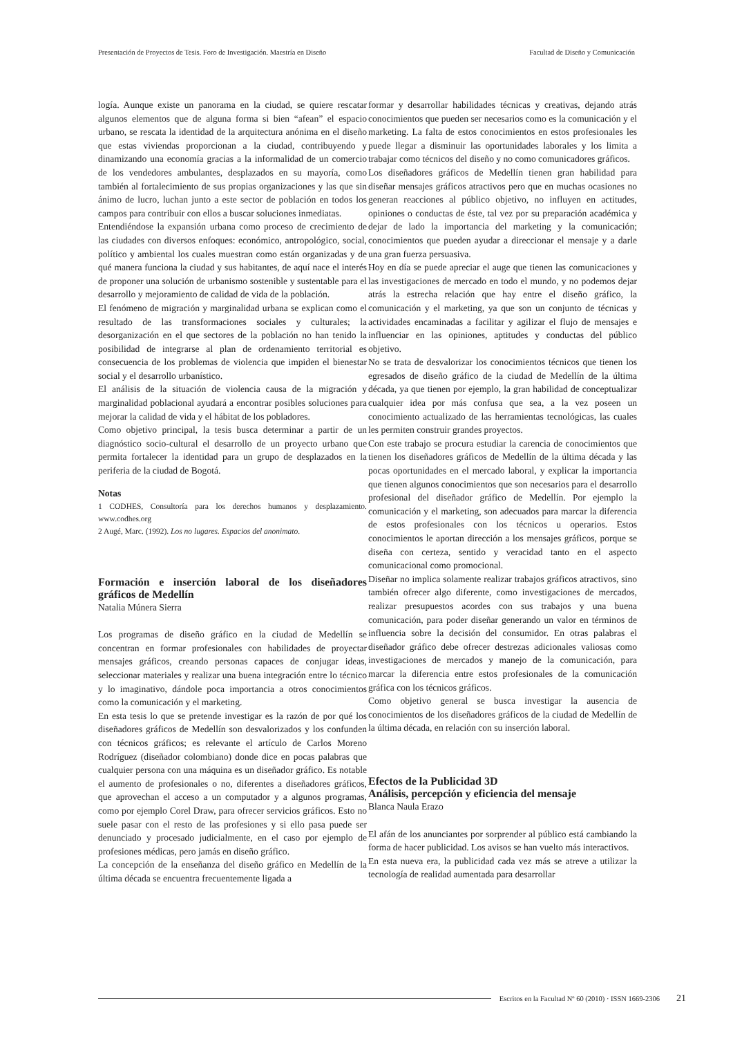Presentación de Proyectos de Tesis. Foro de Investigación. Maestría en Diseño Facultad de Diseño y Comunicación
logía. Aunque existe un panorama en la ciudad, se quiere rescatar algunos elementos que de alguna forma si bien “afean” el espacio urbano, se rescata la identidad de la arquitectura anónima en el diseño que estas viviendas proporcionan a la ciudad, contribuyendo y dinamizando una economía gracias a la informalidad de un comercio de los vendedores ambulantes, desplazados en su mayoría, como también al fortalecimiento de sus propias organizaciones y las que sin ánimo de lucro, luchan junto a este sector de población en todos los campos para contribuir con ellos a buscar soluciones inmediatas.
Entendiéndose la expansión urbana como proceso de crecimiento de las ciudades con diversos enfoques: económico, antropológico, social, político y ambiental los cuales muestran como están organizadas y de qué manera funciona la ciudad y sus habitantes, de aquí nace el interés de proponer una solución de urbanismo sostenible y sustentable para el desarrollo y mejoramiento de calidad de vida de la población.
El fenómeno de migración y marginalidad urbana se explican como el resultado de las transformaciones sociales y culturales; la desorganización en el que sectores de la población no han tenido la posibilidad de integrarse al plan de ordenamiento territorial es consecuencia de los problemas de violencia que impiden el bienestar social y el desarrollo urbanístico.
El análisis de la situación de violencia causa de la migración y marginalidad poblacional ayudará a encontrar posibles soluciones para mejorar la calidad de vida y el hábitat de los pobladores.
Como objetivo principal, la tesis busca determinar a partir de un diagnóstico socio-cultural el desarrollo de un proyecto urbano que permita fortalecer la identidad para un grupo de desplazados en la periferia de la ciudad de Bogotá.
Notas
1 CODHES, Consultoría para los derechos humanos y desplazamiento. www.codhes.org
2 Augé, Marc. (1992). Los no lugares. Espacios del anonimato.
Formación e inserción laboral de los diseñadores gráficos de Medellín
Natalia Múnera Sierra
Los programas de diseño gráfico en la ciudad de Medellín se concentran en formar profesionales con habilidades de proyectar mensajes gráficos, creando personas capaces de conjugar ideas, seleccionar materiales y realizar una buena integración entre lo técnico y lo imaginativo, dándole poca importancia a otros conocimientos como la comunicación y el marketing.
En esta tesis lo que se pretende investigar es la razón de por qué los diseñadores gráficos de Medellín son desvalorizados y los confunden con técnicos gráficos; es relevante el artículo de Carlos Moreno Rodríguez (diseñador colombiano) donde dice en pocas palabras que cualquier persona con una máquina es un diseñador gráfico. Es notable el aumento de profesionales o no, diferentes a diseñadores gráficos, que aprovechan el acceso a un computador y a algunos programas, como por ejemplo Corel Draw, para ofrecer servicios gráficos. Esto no suele pasar con el resto de las profesiones y si ello pasa puede ser denunciado y procesado judicialmente, en el caso por ejemplo de profesiones médicas, pero jamás en diseño gráfico.
La concepción de la enseñanza del diseño gráfico en Medellín de la última década se encuentra frecuentemente ligada a
formar y desarrollar habilidades técnicas y creativas, dejando atrás conocimientos que pueden ser necesarios como es la comunicación y el marketing. La falta de estos conocimientos en estos profesionales les puede llegar a disminuir las oportunidades laborales y los limita a trabajar como técnicos del diseño y no como comunicadores gráficos.
Los diseñadores gráficos de Medellín tienen gran habilidad para diseñar mensajes gráficos atractivos pero que en muchas ocasiones no generan reacciones al público objetivo, no influyen en actitudes, opiniones o conductas de éste, tal vez por su preparación académica y dejar de lado la importancia del marketing y la comunicación; conocimientos que pueden ayudar a direccionar el mensaje y a darle una gran fuerza persuasiva.
Hoy en día se puede apreciar el auge que tienen las comunicaciones y las investigaciones de mercado en todo el mundo, y no podemos dejar atrás la estrecha relación que hay entre el diseño gráfico, la comunicación y el marketing, ya que son un conjunto de técnicas y actividades encaminadas a facilitar y agilizar el flujo de mensajes e influenciar en las opiniones, aptitudes y conductas del público objetivo.
No se trata de desvalorizar los conocimientos técnicos que tienen los egresados de diseño gráfico de la ciudad de Medellín de la última década, ya que tienen por ejemplo, la gran habilidad de conceptualizar cualquier idea por más confusa que sea, a la vez poseen un conocimiento actualizado de las herramientas tecnológicas, las cuales les permiten construir grandes proyectos.
Con este trabajo se procura estudiar la carencia de conocimientos que tienen los diseñadores gráficos de Medellín de la última década y las pocas oportunidades en el mercado laboral, y explicar la importancia que tienen algunos conocimientos que son necesarios para el desarrollo profesional del diseñador gráfico de Medellín. Por ejemplo la comunicación y el marketing, son adecuados para marcar la diferencia de estos profesionales con los técnicos u operarios. Estos conocimientos le aportan dirección a los mensajes gráficos, porque se diseña con certeza, sentido y veracidad tanto en el aspecto comunicacional como promocional.
Diseñar no implica solamente realizar trabajos gráficos atractivos, sino también ofrecer algo diferente, como investigaciones de mercados, realizar presupuestos acordes con sus trabajos y una buena comunicación, para poder diseñar generando un valor en términos de influencia sobre la decisión del consumidor. En otras palabras el diseñador gráfico debe ofrecer destrezas adicionales valiosas como investigaciones de mercados y manejo de la comunicación, para marcar la diferencia entre estos profesionales de la comunicación gráfica con los técnicos gráficos.
Como objetivo general se busca investigar la ausencia de conocimientos de los diseñadores gráficos de la ciudad de Medellín de la última década, en relación con su inserción laboral.
Efectos de la Publicidad 3D
Análisis, percepción y eficiencia del mensaje
Blanca Naula Erazo
El afán de los anunciantes por sorprender al público está cambiando la forma de hacer publicidad. Los avisos se han vuelto más interactivos.
En esta nueva era, la publicidad cada vez más se atreve a utilizar la tecnología de realidad aumentada para desarrollar
Escritos en la Facultad Nº 60 (2010) · ISSN 1669-2306 21